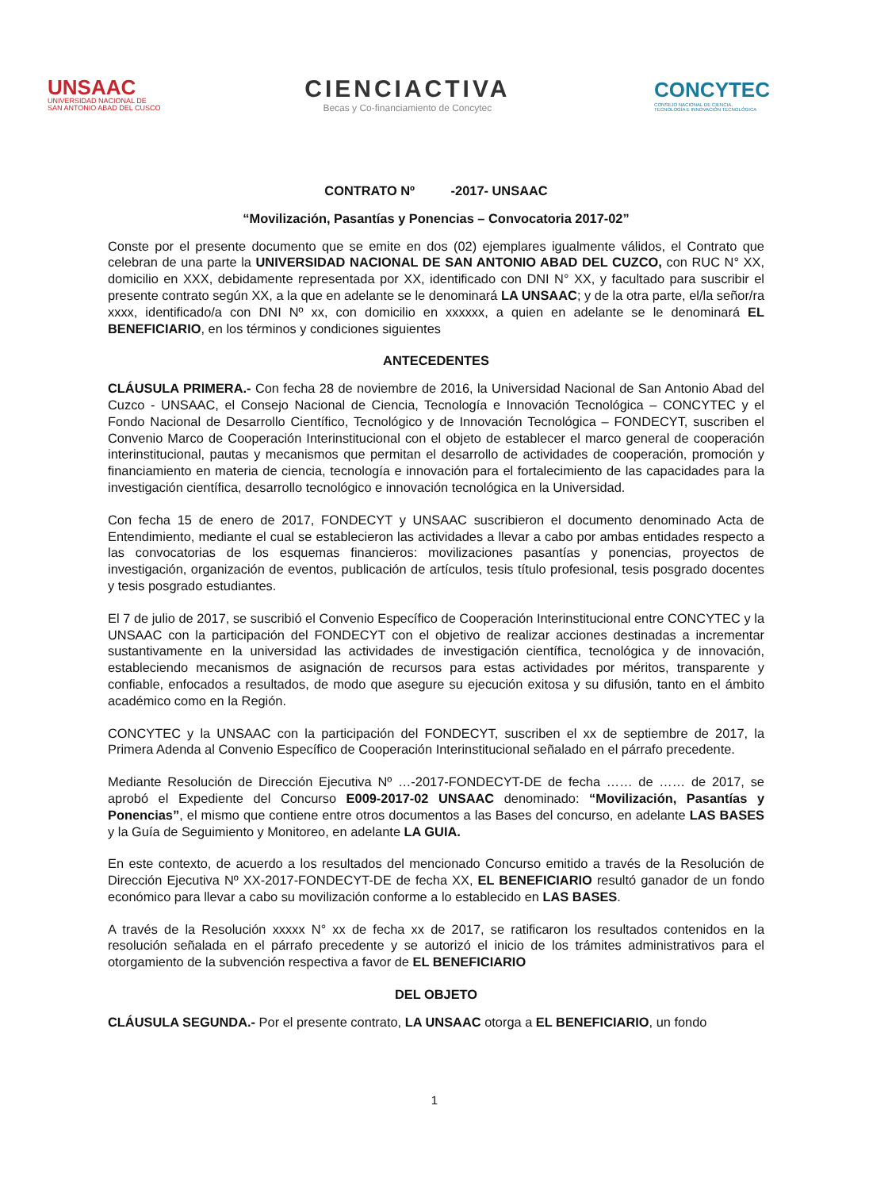UNSAAC
UNIVERSIDAD NACIONAL DE
SAN ANTONIO ABAD DEL CUSCO
CIENCIACTIVA
Becas y Co-financiamiento de Concytec
CONCYTEC
CONSEJO NACIONAL DE CIENCIA,
TECNOLOGÍA E INNOVACIÓN TECNOLÓGICA
CONTRATO Nº -2017- UNSAAC
“Movilización, Pasantías y Ponencias – Convocatoria 2017-02”
Conste por el presente documento que se emite en dos (02) ejemplares igualmente válidos, el Contrato que celebran de una parte la UNIVERSIDAD NACIONAL DE SAN ANTONIO ABAD DEL CUZCO, con RUC N° XX, domicilio en XXX, debidamente representada por XX, identificado con DNI N° XX, y facultado para suscribir el presente contrato según XX, a la que en adelante se le denominará LA UNSAAC; y de la otra parte, el/la señor/ra xxxx, identificado/a con DNI Nº xx, con domicilio en xxxxxx, a quien en adelante se le denominará EL BENEFICIARIO, en los términos y condiciones siguientes
ANTECEDENTES
CLÁUSULA PRIMERA.- Con fecha 28 de noviembre de 2016, la Universidad Nacional de San Antonio Abad del Cuzco - UNSAAC, el Consejo Nacional de Ciencia, Tecnología e Innovación Tecnológica – CONCYTEC y el Fondo Nacional de Desarrollo Científico, Tecnológico y de Innovación Tecnológica – FONDECYT, suscriben el Convenio Marco de Cooperación Interinstitucional con el objeto de establecer el marco general de cooperación interinstitucional, pautas y mecanismos que permitan el desarrollo de actividades de cooperación, promoción y financiamiento en materia de ciencia, tecnología e innovación para el fortalecimiento de las capacidades para la investigación científica, desarrollo tecnológico e innovación tecnológica en la Universidad.
Con fecha 15 de enero de 2017, FONDECYT y UNSAAC suscribieron el documento denominado Acta de Entendimiento, mediante el cual se establecieron las actividades a llevar a cabo por ambas entidades respecto a las convocatorias de los esquemas financieros: movilizaciones pasantías y ponencias, proyectos de investigación, organización de eventos, publicación de artículos, tesis título profesional, tesis posgrado docentes y tesis posgrado estudiantes.
El 7 de julio de 2017, se suscribió el Convenio Específico de Cooperación Interinstitucional entre CONCYTEC y la UNSAAC con la participación del FONDECYT con el objetivo de realizar acciones destinadas a incrementar sustantivamente en la universidad las actividades de investigación científica, tecnológica y de innovación, estableciendo mecanismos de asignación de recursos para estas actividades por méritos, transparente y confiable, enfocados a resultados, de modo que asegure su ejecución exitosa y su difusión, tanto en el ámbito académico como en la Región.
CONCYTEC y la UNSAAC con la participación del FONDECYT, suscriben el xx de septiembre de 2017, la Primera Adenda al Convenio Específico de Cooperación Interinstitucional señalado en el párrafo precedente.
Mediante Resolución de Dirección Ejecutiva Nº …-2017-FONDECYT-DE de fecha …… de …… de 2017, se aprobó el Expediente del Concurso E009-2017-02 UNSAAC denominado: “Movilización, Pasantías y Ponencias”, el mismo que contiene entre otros documentos a las Bases del concurso, en adelante LAS BASES y la Guía de Seguimiento y Monitoreo, en adelante LA GUIA.
En este contexto, de acuerdo a los resultados del mencionado Concurso emitido a través de la Resolución de Dirección Ejecutiva Nº XX-2017-FONDECYT-DE de fecha XX, EL BENEFICIARIO resultó ganador de un fondo económico para llevar a cabo su movilización conforme a lo establecido en LAS BASES.
A través de la Resolución xxxxx N° xx de fecha xx de 2017, se ratificaron los resultados contenidos en la resolución señalada en el párrafo precedente y se autorizó el inicio de los trámites administrativos para el otorgamiento de la subvención respectiva a favor de EL BENEFICIARIO
DEL OBJETO
CLÁUSULA SEGUNDA.- Por el presente contrato, LA UNSAAC otorga a EL BENEFICIARIO, un fondo
1